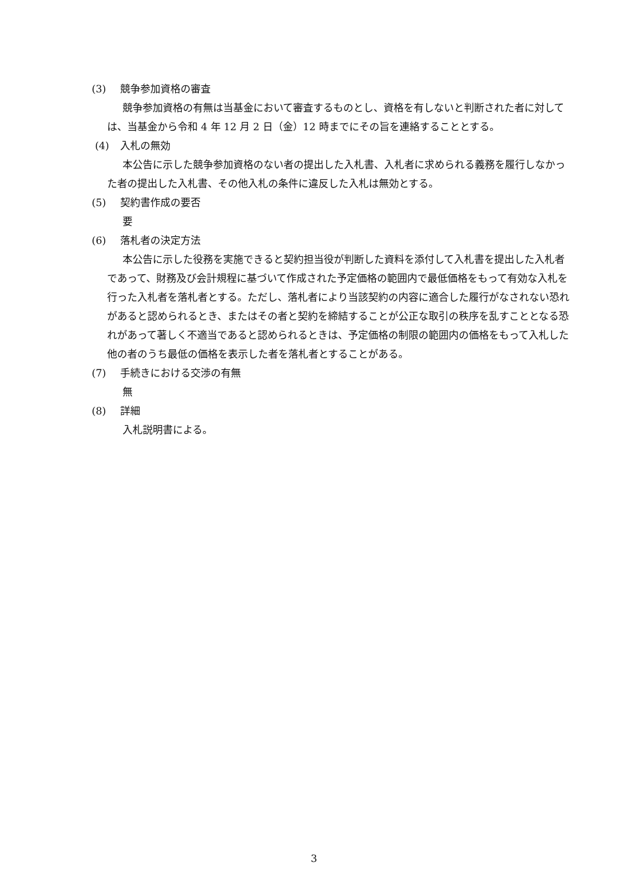(3) 競争参加資格の審査
競争参加資格の有無は当基金において審査するものとし、資格を有しないと判断された者に対しては、当基金から令和 4 年 12 月 2 日（金）12 時までにその旨を連絡することとする。
(4) 入札の無効
本公告に示した競争参加資格のない者の提出した入札書、入札者に求められる義務を履行しなかった者の提出した入札書、その他入札の条件に違反した入札は無効とする。
(5) 契約書作成の要否
要
(6) 落札者の決定方法
本公告に示した役務を実施できると契約担当役が判断した資料を添付して入札書を提出した入札者であって、財務及び会計規程に基づいて作成された予定価格の範囲内で最低価格をもって有効な入札を行った入札者を落札者とする。ただし、落札者により当該契約の内容に適合した履行がなされない恐れがあると認められるとき、またはその者と契約を締結することが公正な取引の秩序を乱すこととなる恐れがあって著しく不適当であると認められるときは、予定価格の制限の範囲内の価格をもって入札した他の者のうち最低の価格を表示した者を落札者とすることがある。
(7) 手続きにおける交渉の有無
無
(8) 詳細
入札説明書による。
3